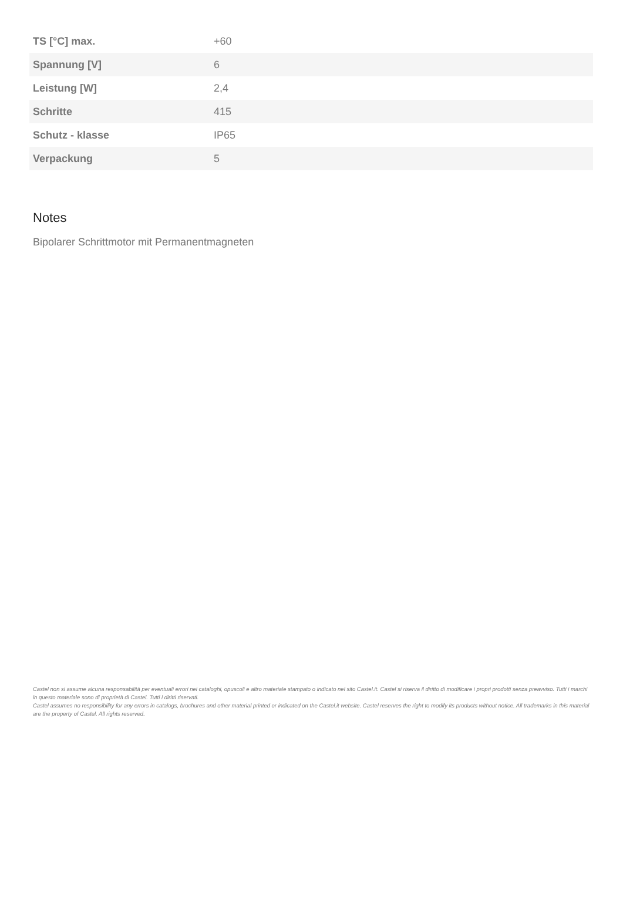| TS [°C] max. | +60 |
| Spannung [V] | 6 |
| Leistung [W] | 2,4 |
| Schritte | 415 |
| Schutz - klasse | IP65 |
| Verpackung | 5 |
Notes
Bipolarer Schrittmotor mit Permanentmagneten
Castel non si assume alcuna responsabilità per eventuali errori nei cataloghi, opuscoli e altro materiale stampato o indicato nel sito Castel.it. Castel si riserva il diritto di modificare i propri prodotti senza preavviso. Tutti i marchi in questo materiale sono di proprietà di Castel. Tutti i diritti riservati.
Castel assumes no responsibility for any errors in catalogs, brochures and other material printed or indicated on the Castel.it website. Castel reserves the right to modify its products without notice. All trademarks in this material are the property of Castel. All rights reserved.